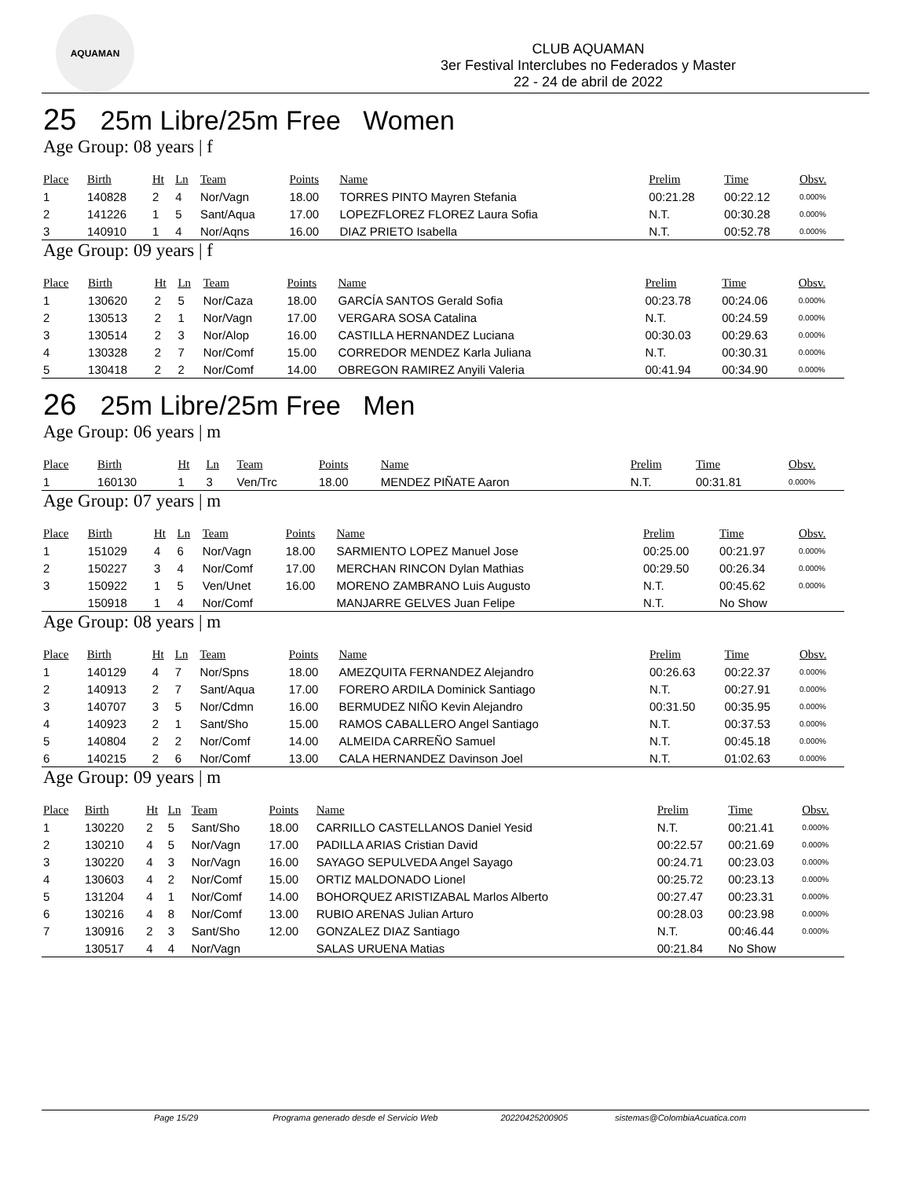AQUAMAN
CLUB AQUAMAN
3er Festival Interclubes no Federados y Master
22 - 24 de abril de 2022
25 25m Libre/25m Free Women
Age Group: 08 years | f
| Place | Birth | Ht | Ln | Team | Points | Name | Prelim | Time | Obsv. |
| --- | --- | --- | --- | --- | --- | --- | --- | --- | --- |
| 1 | 140828 | 2 | 4 | Nor/Vagn | 18.00 | TORRES PINTO Mayren Stefania | 00:21.28 | 00:22.12 | 0.000% |
| 2 | 141226 | 1 | 5 | Sant/Aqua | 17.00 | LOPEZFLOREZ FLOREZ Laura Sofia | N.T. | 00:30.28 | 0.000% |
| 3 | 140910 | 1 | 4 | Nor/Aqns | 16.00 | DIAZ PRIETO Isabella | N.T. | 00:52.78 | 0.000% |
Age Group: 09 years | f
| Place | Birth | Ht | Ln | Team | Points | Name | Prelim | Time | Obsv. |
| --- | --- | --- | --- | --- | --- | --- | --- | --- | --- |
| 1 | 130620 | 2 | 5 | Nor/Caza | 18.00 | GARCÍA SANTOS Gerald Sofia | 00:23.78 | 00:24.06 | 0.000% |
| 2 | 130513 | 2 | 1 | Nor/Vagn | 17.00 | VERGARA SOSA Catalina | N.T. | 00:24.59 | 0.000% |
| 3 | 130514 | 2 | 3 | Nor/Alop | 16.00 | CASTILLA HERNANDEZ Luciana | 00:30.03 | 00:29.63 | 0.000% |
| 4 | 130328 | 2 | 7 | Nor/Comf | 15.00 | CORREDOR MENDEZ Karla Juliana | N.T. | 00:30.31 | 0.000% |
| 5 | 130418 | 2 | 2 | Nor/Comf | 14.00 | OBREGON RAMIREZ Anyili Valeria | 00:41.94 | 00:34.90 | 0.000% |
26 25m Libre/25m Free Men
Age Group: 06 years | m
| Place | Birth | Ht | Ln | Team | Points | Name | Prelim | Time | Obsv. |
| --- | --- | --- | --- | --- | --- | --- | --- | --- | --- |
| 1 | 160130 | 1 | 3 | Ven/Trc | 18.00 | MENDEZ PIÑATE Aaron | N.T. | 00:31.81 | 0.000% |
Age Group: 07 years | m
| Place | Birth | Ht | Ln | Team | Points | Name | Prelim | Time | Obsv. |
| --- | --- | --- | --- | --- | --- | --- | --- | --- | --- |
| 1 | 151029 | 4 | 6 | Nor/Vagn | 18.00 | SARMIENTO LOPEZ Manuel Jose | 00:25.00 | 00:21.97 | 0.000% |
| 2 | 150227 | 3 | 4 | Nor/Comf | 17.00 | MERCHAN RINCON Dylan Mathias | 00:29.50 | 00:26.34 | 0.000% |
| 3 | 150922 | 1 | 5 | Ven/Unet | 16.00 | MORENO ZAMBRANO Luis Augusto | N.T. | 00:45.62 | 0.000% |
| | 150918 | 1 | 4 | Nor/Comf | | MANJARRE GELVES Juan Felipe | N.T. | No Show | |
Age Group: 08 years | m
| Place | Birth | Ht | Ln | Team | Points | Name | Prelim | Time | Obsv. |
| --- | --- | --- | --- | --- | --- | --- | --- | --- | --- |
| 1 | 140129 | 4 | 7 | Nor/Spns | 18.00 | AMEZQUITA FERNANDEZ Alejandro | 00:26.63 | 00:22.37 | 0.000% |
| 2 | 140913 | 2 | 7 | Sant/Aqua | 17.00 | FORERO ARDILA Dominick Santiago | N.T. | 00:27.91 | 0.000% |
| 3 | 140707 | 3 | 5 | Nor/Cdmn | 16.00 | BERMUDEZ NIÑO Kevin Alejandro | 00:31.50 | 00:35.95 | 0.000% |
| 4 | 140923 | 2 | 1 | Sant/Sho | 15.00 | RAMOS CABALLERO Angel Santiago | N.T. | 00:37.53 | 0.000% |
| 5 | 140804 | 2 | 2 | Nor/Comf | 14.00 | ALMEIDA CARREÑO Samuel | N.T. | 00:45.18 | 0.000% |
| 6 | 140215 | 2 | 6 | Nor/Comf | 13.00 | CALA HERNANDEZ Davinson Joel | N.T. | 01:02.63 | 0.000% |
Age Group: 09 years | m
| Place | Birth | Ht | Ln | Team | Points | Name | Prelim | Time | Obsv. |
| --- | --- | --- | --- | --- | --- | --- | --- | --- | --- |
| 1 | 130220 | 2 | 5 | Sant/Sho | 18.00 | CARRILLO CASTELLANOS Daniel Yesid | N.T. | 00:21.41 | 0.000% |
| 2 | 130210 | 4 | 5 | Nor/Vagn | 17.00 | PADILLA ARIAS Cristian David | 00:22.57 | 00:21.69 | 0.000% |
| 3 | 130220 | 4 | 3 | Nor/Vagn | 16.00 | SAYAGO SEPULVEDA Angel Sayago | 00:24.71 | 00:23.03 | 0.000% |
| 4 | 130603 | 4 | 2 | Nor/Comf | 15.00 | ORTIZ MALDONADO Lionel | 00:25.72 | 00:23.13 | 0.000% |
| 5 | 131204 | 4 | 1 | Nor/Comf | 14.00 | BOHORQUEZ ARISTIZABAL Marlos Alberto | 00:27.47 | 00:23.31 | 0.000% |
| 6 | 130216 | 4 | 8 | Nor/Comf | 13.00 | RUBIO ARENAS Julian Arturo | 00:28.03 | 00:23.98 | 0.000% |
| 7 | 130916 | 2 | 3 | Sant/Sho | 12.00 | GONZALEZ DIAZ Santiago | N.T. | 00:46.44 | 0.000% |
| | 130517 | 4 | 4 | Nor/Vagn | | SALAS URUENA Matias | 00:21.84 | No Show | |
Page 15/29 Programa generado desde el Servicio Web 20220425200905 sistemas@ColombiaAcuatica.com